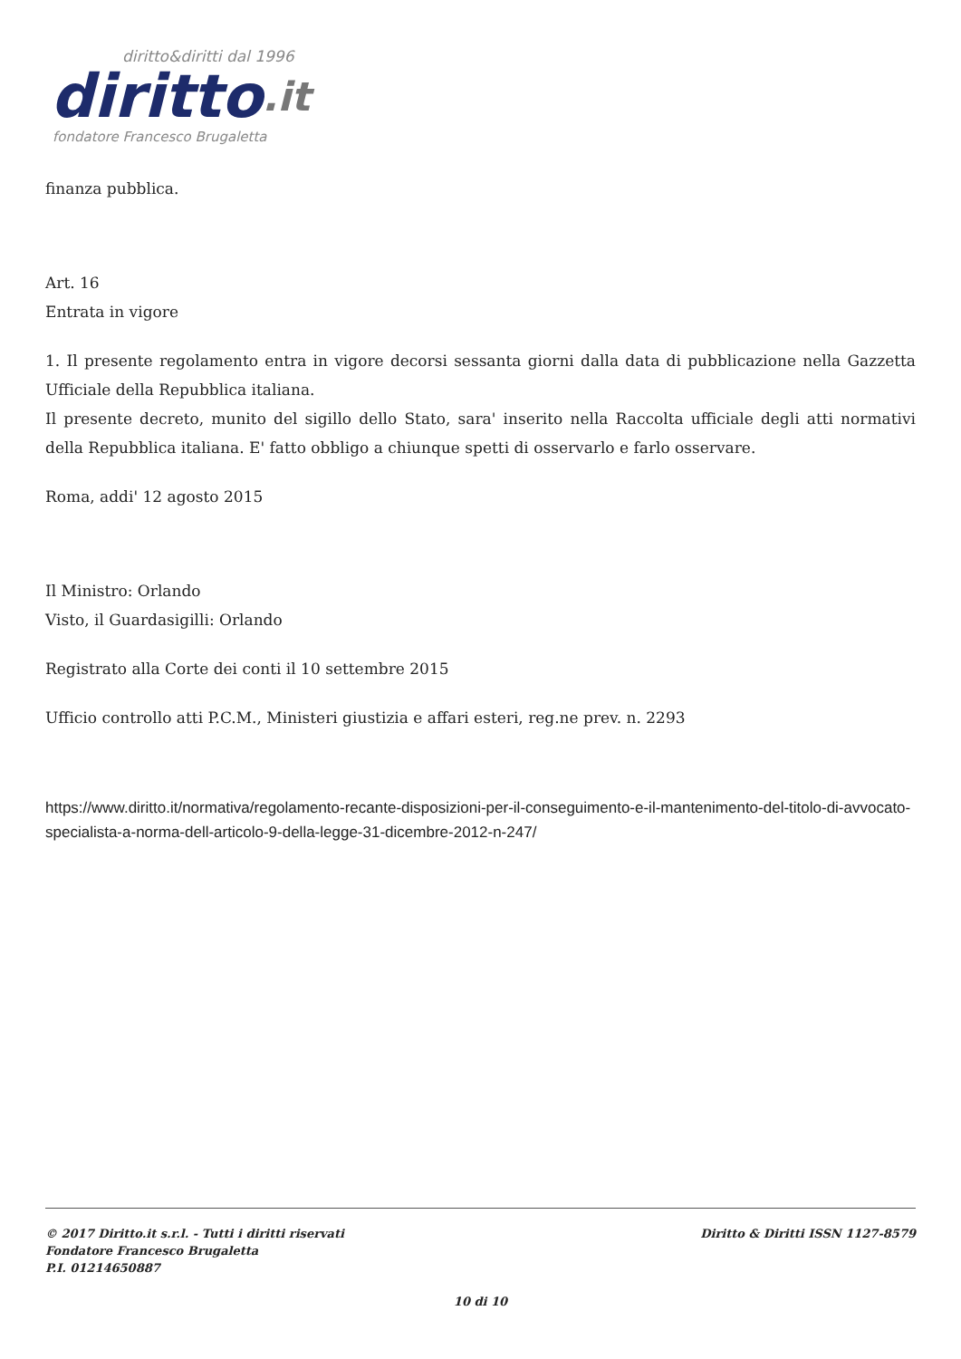diritto&diritti dal 1996
diritto.it
fondatore Francesco Brugaletta
finanza pubblica.
Art. 16
Entrata in vigore
1. Il presente regolamento entra in vigore decorsi sessanta giorni dalla data di pubblicazione nella Gazzetta Ufficiale della Repubblica italiana.
Il presente decreto, munito del sigillo dello Stato, sara' inserito nella Raccolta ufficiale degli atti normativi della Repubblica italiana. E' fatto obbligo a chiunque spetti di osservarlo e farlo osservare.
Roma, addi' 12 agosto 2015
Il Ministro: Orlando
Visto, il Guardasigilli: Orlando
Registrato alla Corte dei conti il 10 settembre 2015
Ufficio controllo atti P.C.M., Ministeri giustizia e affari esteri, reg.ne prev. n. 2293
https://www.diritto.it/normativa/regolamento-recante-disposizioni-per-il-conseguimento-e-il-mantenimento-del-titolo-di-avvocato-specialista-a-norma-dell-articolo-9-della-legge-31-dicembre-2012-n-247/
© 2017 Diritto.it s.r.l. - Tutti i diritti riservati
Fondatore Francesco Brugaletta
P.I. 01214650887
Diritto & Diritti ISSN 1127-8579
10 di 10